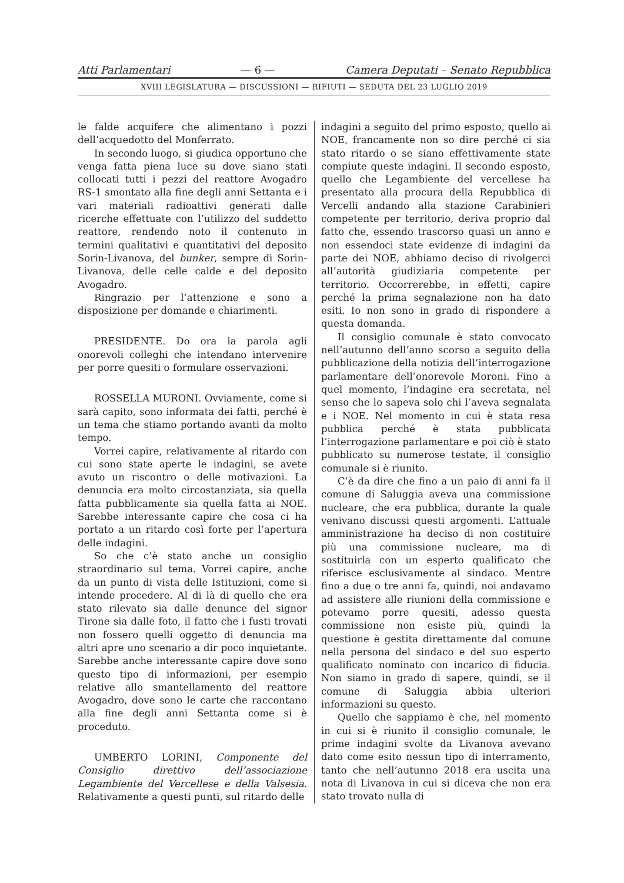Atti Parlamentari — 6 — Camera Deputati – Senato Repubblica
XVIII LEGISLATURA — DISCUSSIONI — RIFIUTI — SEDUTA DEL 23 LUGLIO 2019
le falde acquifere che alimentano i pozzi dell’acquedotto del Monferrato.
In secondo luogo, si giudica opportuno che venga fatta piena luce su dove siano stati collocati tutti i pezzi del reattore Avogadro RS-1 smontato alla fine degli anni Settanta e i vari materiali radioattivi generati dalle ricerche effettuate con l’utilizzo del suddetto reattore, rendendo noto il contenuto in termini qualitativi e quantitativi del deposito Sorin-Livanova, del bunker, sempre di Sorin-Livanova, delle celle calde e del deposito Avogadro.
Ringrazio per l’attenzione e sono a disposizione per domande e chiarimenti.
PRESIDENTE. Do ora la parola agli onorevoli colleghi che intendano intervenire per porre quesiti o formulare osservazioni.
ROSSELLA MURONI. Ovviamente, come si sarà capito, sono informata dei fatti, perché è un tema che stiamo portando avanti da molto tempo.
Vorrei capire, relativamente al ritardo con cui sono state aperte le indagini, se avete avuto un riscontro o delle motivazioni. La denuncia era molto circostanziata, sia quella fatta pubblicamente sia quella fatta ai NOE. Sarebbe interessante capire che cosa ci ha portato a un ritardo così forte per l’apertura delle indagini.
So che c’è stato anche un consiglio straordinario sul tema. Vorrei capire, anche da un punto di vista delle Istituzioni, come si intende procedere. Al di là di quello che era stato rilevato sia dalle denunce del signor Tirone sia dalle foto, il fatto che i fusti trovati non fossero quelli oggetto di denuncia ma altri apre uno scenario a dir poco inquietante. Sarebbe anche interessante capire dove sono questo tipo di informazioni, per esempio relative allo smantellamento del reattore Avogadro, dove sono le carte che raccontano alla fine degli anni Settanta come si è proceduto.
UMBERTO LORINI, Componente del Consiglio direttivo dell’associazione Legambiente del Vercellese e della Valsesia. Relativamente a questi punti, sul ritardo delle
indagini a seguito del primo esposto, quello ai NOE, francamente non so dire perché ci sia stato ritardo o se siano effettivamente state compiute queste indagini. Il secondo esposto, quello che Legambiente del vercellese ha presentato alla procura della Repubblica di Vercelli andando alla stazione Carabinieri competente per territorio, deriva proprio dal fatto che, essendo trascorso quasi un anno e non essendoci state evidenze di indagini da parte dei NOE, abbiamo deciso di rivolgerci all’autorità giudiziaria competente per territorio. Occorrerebbe, in effetti, capire perché la prima segnalazione non ha dato esiti. Io non sono in grado di rispondere a questa domanda.
Il consiglio comunale è stato convocato nell’autunno dell’anno scorso a seguito della pubblicazione della notizia dell’interrogazione parlamentare dell’onorevole Moroni. Fino a quel momento, l’indagine era secretata, nel senso che lo sapeva solo chi l’aveva segnalata e i NOE. Nel momento in cui è stata resa pubblica perché è stata pubblicata l’interrogazione parlamentare e poi ciò è stato pubblicato su numerose testate, il consiglio comunale si è riunito.
C’è da dire che fino a un paio di anni fa il comune di Saluggia aveva una commissione nucleare, che era pubblica, durante la quale venivano discussi questi argomenti. L’attuale amministrazione ha deciso di non costituire più una commissione nucleare, ma di sostituirla con un esperto qualificato che riferisce esclusivamente al sindaco. Mentre fino a due o tre anni fa, quindi, noi andavamo ad assistere alle riunioni della commissione e potevamo porre quesiti, adesso questa commissione non esiste più, quindi la questione è gestita direttamente dal comune nella persona del sindaco e del suo esperto qualificato nominato con incarico di fiducia. Non siamo in grado di sapere, quindi, se il comune di Saluggia abbia ulteriori informazioni su questo.
Quello che sappiamo è che, nel momento in cui si è riunito il consiglio comunale, le prime indagini svolte da Livanova avevano dato come esito nessun tipo di interramento, tanto che nell’autunno 2018 era uscita una nota di Livanova in cui si diceva che non era stato trovato nulla di